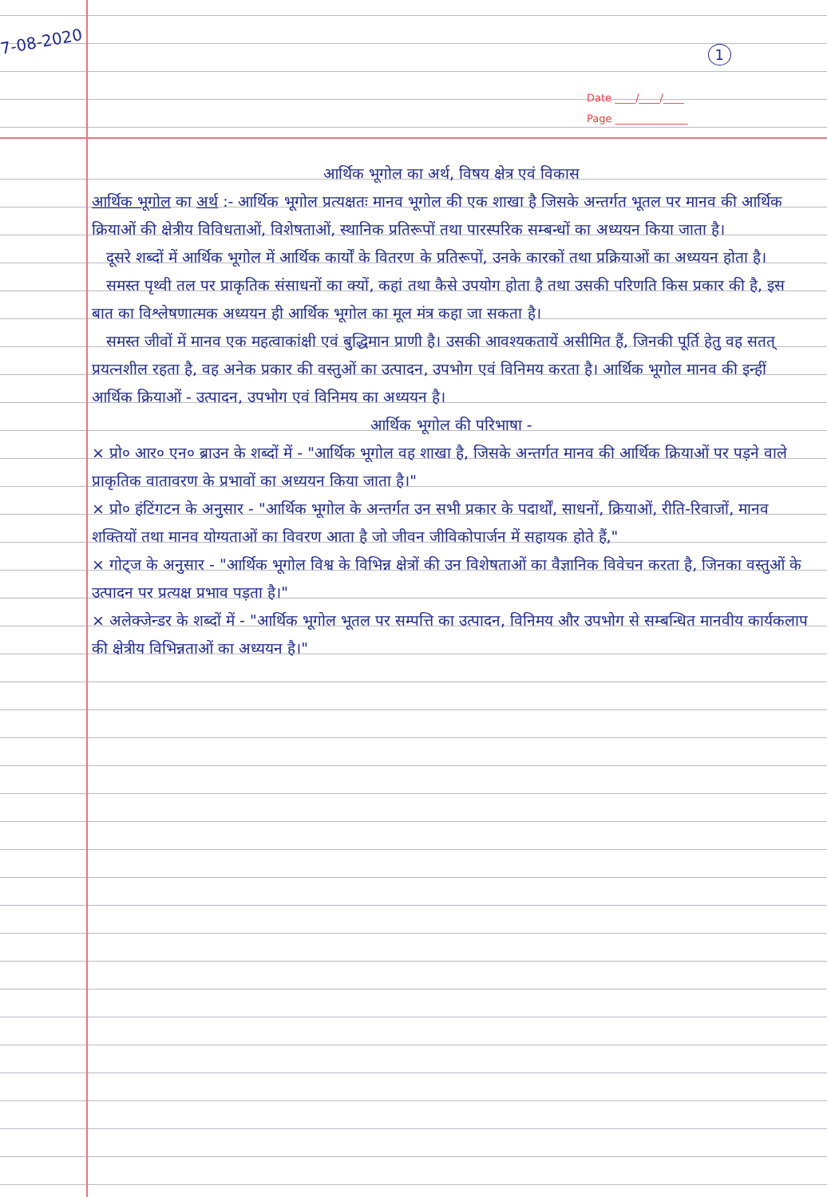7-08-2020
1
Date ____/____/____
Page ______________
आर्थिक भूगोल का अर्थ, विषय क्षेत्र एवं विकास
आर्थिक भूगोल का अर्थ :- आर्थिक भूगोल प्रत्यक्षतः मानव भूगोल की एक शाखा है जिसके अन्तर्गत भूतल पर मानव की आर्थिक क्रियाओं की क्षेत्रीय विविधताओं, विशेषताओं, स्थानिक प्रतिरूपों तथा पारस्परिक सम्बन्धों का अध्ययन किया जाता है।
दूसरे शब्दों में आर्थिक भूगोल में आर्थिक कार्यों के वितरण के प्रतिरूपों, उनके कारकों तथा प्रक्रियाओं का अध्ययन होता है।
समस्त पृथ्वी तल पर प्राकृतिक संसाधनों का क्यों, कहां तथा कैसे उपयोग होता है तथा उसकी परिणति किस प्रकार की है, इस बात का विश्लेषणात्मक अध्ययन ही आर्थिक भूगोल का मूल मंत्र कहा जा सकता है।
समस्त जीवों में मानव एक महत्वाकांक्षी एवं बुद्धिमान प्राणी है। उसकी आवश्यकतायें असीमित हैं, जिनकी पूर्ति हेतु वह सतत् प्रयत्नशील रहता है, वह अनेक प्रकार की वस्तुओं का उत्पादन, उपभोग एवं विनिमय करता है। आर्थिक भूगोल मानव की इन्हीं आर्थिक क्रियाओं - उत्पादन, उपभोग एवं विनिमय का अध्ययन है।
आर्थिक भूगोल की परिभाषा -
× प्रो० आर० एन० ब्राउन के शब्दों में - "आर्थिक भूगोल वह शाखा है, जिसके अन्तर्गत मानव की आर्थिक क्रियाओं पर पड़ने वाले प्राकृतिक वातावरण के प्रभावों का अध्ययन किया जाता है।"
× प्रो० हंटिंगटन के अनुसार - "आर्थिक भूगोल के अन्तर्गत उन सभी प्रकार के पदार्थों, साधनों, क्रियाओं, रीति-रिवाजों, मानव शक्तियों तथा मानव योग्यताओं का विवरण आता है जो जीवन जीविकोपार्जन में सहायक होते हैं,"
× गोट्ज के अनुसार - "आर्थिक भूगोल विश्व के विभिन्न क्षेत्रों की उन विशेषताओं का वैज्ञानिक विवेचन करता है, जिनका वस्तुओं के उत्पादन पर प्रत्यक्ष प्रभाव पड़ता है।"
× अलेक्जेन्डर के शब्दों में - "आर्थिक भूगोल भूतल पर सम्पत्ति का उत्पादन, विनिमय और उपभोग से सम्बन्धित मानवीय कार्यकलाप की क्षेत्रीय विभिन्नताओं का अध्ययन है।"